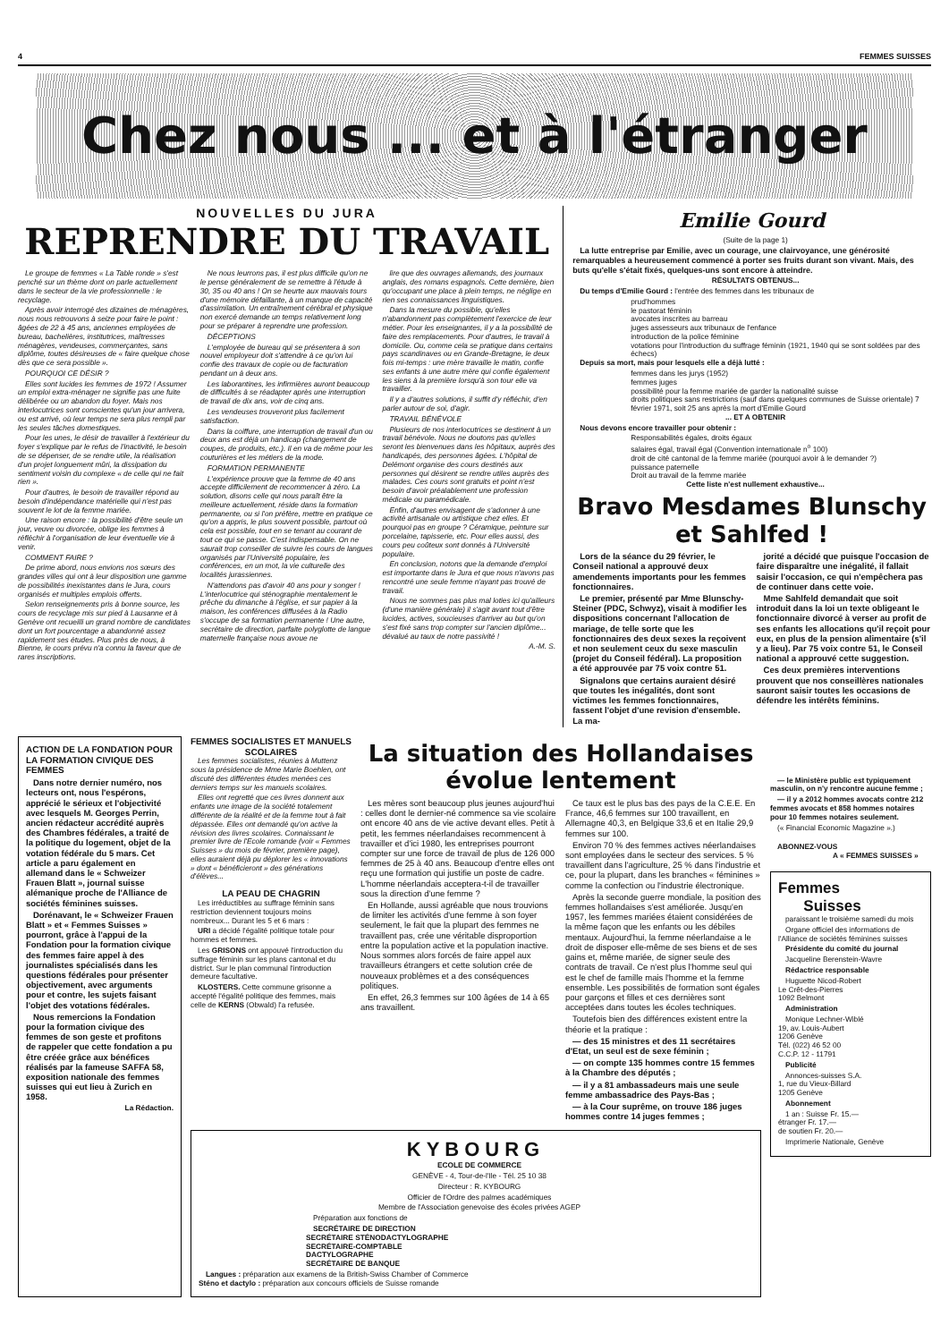4 FEMMES SUISSES
Chez nous ... et à l'étranger
NOUVELLES DU JURA
REPRENDRE DU TRAVAIL
Le groupe de femmes « La Table ronde » s'est penché sur un thème dont on parle actuellement dans le secteur de la vie professionnelle : le recyclage.
Après avoir interrogé des dizaines de ménagères, nous nous retrouvons à seize pour faire le point : âgées de 22 à 45 ans, anciennes employées de bureau, bachelières, institutrices, maîtresses ménagères, vendeuses, commerçantes, sans diplôme, toutes désireuses de « faire quelque chose dès que ce sera possible ».
POURQUOI CE DÉSIR ?
Elles sont lucides les femmes de 1972 ! Assumer un emploi extra-ménager ne signifie pas une fuite délibérée ou un abandon du foyer. Mais nos interlocutrices sont conscientes qu'un jour arrivera, ou est arrivé, où leur temps ne sera plus rempli par les seules tâches domestiques.
Pour les unes, le désir de travailler à l'extérieur du foyer s'explique par le refus de l'inactivité, le besoin de se dépenser, de se rendre utile, la réalisation d'un projet longuement mûri, la dissipation du sentiment voisin du complexe « de celle qui ne fait rien ».
Pour d'autres, le besoin de travailler répond au besoin d'indépendance matérielle qui n'est pas souvent le lot de la femme mariée.
Une raison encore : la possibilité d'être seule un jour, veuve ou divorcée, oblige les femmes à réfléchir à l'organisation de leur éventuelle vie à venir.
COMMENT FAIRE ?
De prime abord, nous envions nos sœurs des grandes villes qui ont à leur disposition une gamme de possibilités inexistantes dans le Jura, cours organisés et multiples emplois offerts.
Selon renseignements pris à bonne source, les cours de recyclage mis sur pied à Lausanne et à Genève ont recueilli un grand nombre de candidates dont un fort pourcentage a abandonné assez rapidement ses études. Plus près de nous, à Bienne, le cours prévu n'a connu la faveur que de rares inscriptions.
Ne nous leurrons pas, il est plus difficile qu'on ne le pense généralement de se remettre à l'étude à 30, 35 ou 40 ans ! On se heurte aux mauvais tours d'une mémoire défaillante, à un manque de capacité d'assimilation. Un entraînement cérébral et physique non exercé demande un temps relativement long pour se préparer à reprendre une profession.
DÉCEPTIONS
L'employée de bureau qui se présentera à son nouvel employeur doit s'attendre à ce qu'on lui confie des travaux de copie ou de facturation pendant un à deux ans.
Les laborantines, les infirmières auront beaucoup de difficultés à se réadapter après une interruption de travail de dix ans, voir de cinq ans.
Les vendeuses trouveront plus facilement satisfaction.
Dans la coiffure, une interruption de travail d'un ou deux ans est déjà un handicap (changement de coupes, de produits, etc.). Il en va de même pour les couturières et les métiers de la mode.
FORMATION PERMANENTE
L'expérience prouve que la femme de 40 ans accepte difficilement de recommencer à zéro. La solution, disons celle qui nous paraît être la meilleure actuellement, réside dans la formation permanente, ou si l'on préfère, mettre en pratique ce qu'on a appris, le plus souvent possible, partout où cela est possible, tout en se tenant au courant de tout ce qui se passe. C'est indispensable. On ne saurait trop conseiller de suivre les cours de langues organisés par l'Université populaire, les conférences, en un mot, la vie culturelle des localités jurassiennes.
N'attendons pas d'avoir 40 ans pour y songer ! L'interlocutrice qui sténographie mentalement le prêche du dimanche à l'église, et sur papier à la maison, les conférences diffusées à la Radio s'occupe de sa formation permanente ! Une autre, secrétaire de direction, parfaite polyglotte de langue maternelle française nous avoue ne
lire que des ouvrages allemands, des journaux anglais, des romans espagnols. Cette dernière, bien qu'occupant une place à plein temps, ne néglige en rien ses connaissances linguistiques.
Dans la mesure du possible, qu'elles n'abandonnent pas complètement l'exercice de leur métier. Pour les enseignantes, il y a la possibilité de faire des remplacements. Pour d'autres, le travail à domicile. Ou, comme cela se pratique dans certains pays scandinaves ou en Grande-Bretagne, le deux fois mi-temps : une mère travaille le matin, confie ses enfants à une autre mère qui confie également les siens à la première lorsqu'à son tour elle va travailler.
Il y a d'autres solutions, il suffit d'y réfléchir, d'en parler autour de soi, d'agir.
TRAVAIL BÉNÉVOLE
Plusieurs de nos interlocutrices se destinent à un travail bénévole. Nous ne doutons pas qu'elles seront les bienvenues dans les hôpitaux, auprès des handicapés, des personnes âgées. L'hôpital de Delémont organise des cours destinés aux personnes qui désirent se rendre utiles auprès des malades. Ces cours sont gratuits et point n'est besoin d'avoir préalablement une profession médicale ou paramédicale.
Enfin, d'autres envisagent de s'adonner à une activité artisanale ou artistique chez elles. Et pourquoi pas en groupe ? Céramique, peinture sur porcelaine, tapisserie, etc. Pour elles aussi, des cours peu coûteux sont donnés à l'Université populaire.
En conclusion, notons que la demande d'emploi est importante dans le Jura et que nous n'avons pas rencontré une seule femme n'ayant pas trouvé de travail.
Nous ne sommes pas plus mal loties ici qu'ailleurs (d'une manière générale) il s'agit avant tout d'être lucides, actives, soucieuses d'arriver au but qu'on s'est fixé sans trop compter sur l'ancien diplôme... dévalué au taux de notre passivité !
A.-M. S.
Emilie Gourd
(Suite de la page 1)
La lutte entreprise par Emilie, avec un courage, une clairvoyance, une générosité remarquables a heureusement commencé à porter ses fruits durant son vivant. Mais, des buts qu'elle s'était fixés, quelques-uns sont encore à atteindre.
RÉSULTATS OBTENUS...
Du temps d'Emilie Gourd : l'entrée des femmes dans les tribunaux de
prud'hommes
le pastorat féminin
avocates inscrites au barreau
juges assesseurs aux tribunaux de l'enfance
introduction de la police féminine
votations pour l'introduction du suffrage féminin (1921, 1940 qui se sont soldées par des échecs)
Depuis sa mort, mais pour lesquels elle a déjà lutté :
femmes dans les jurys (1952)
femmes juges
possibilité pour la femme mariée de garder la nationalité suisse
droits politiques sans restrictions (sauf dans quelques communes de Suisse orientale) 7 février 1971, soit 25 ans après la mort d'Emilie Gourd
... ET A OBTENIR
Nous devons encore travailler pour obtenir :
Responsabilités égales, droits égaux
salaires égal, travail égal (Convention internationale n<sup>o</sup> 100)
droit de cité cantonal de la femme mariée (pourquoi avoir à le demander ?)
puissance paternelle
Droit au travail de la femme mariée
Cette liste n'est nullement exhaustive...
Bravo Mesdames Blunschy et Sahlfed !
Lors de la séance du 29 février, le Conseil national a approuvé deux amendements importants pour les femmes fonctionnaires.
Le premier, présenté par Mme Blunschy-Steiner (PDC, Schwyz), visait à modifier les dispositions concernant l'allocation de mariage, de telle sorte que les fonctionnaires des deux sexes la reçoivent et non seulement ceux du sexe masculin (projet du Conseil fédéral). La proposition a été approuvée par 75 voix contre 51.
Signalons que certains auraient désiré que toutes les inégalités, dont sont victimes les femmes fonctionnaires, fassent l'objet d'une revision d'ensemble. La ma-
jorité a décidé que puisque l'occasion de faire disparaître une inégalité, il fallait saisir l'occasion, ce qui n'empêchera pas de continuer dans cette voie.
Mme Sahlfeld demandait que soit introduit dans la loi un texte obligeant le fonctionnaire divorcé à verser au profit de ses enfants les allocations qu'il reçoit pour eux, en plus de la pension alimentaire (s'il y a lieu). Par 75 voix contre 51, le Conseil national a approuvé cette suggestion.
Ces deux premières interventions prouvent que nos conseillères nationales sauront saisir toutes les occasions de défendre les intérêts féminins.
ACTION DE LA FONDATION POUR LA FORMATION CIVIQUE DES FEMMES
Dans notre dernier numéro, nos lecteurs ont, nous l'espérons, apprécié le sérieux et l'objectivité avec lesquels M. Georges Perrin, ancien rédacteur accrédité auprès des Chambres fédérales, a traité de la politique du logement, objet de la votation fédérale du 5 mars. Cet article a paru également en allemand dans le « Schweizer Frauen Blatt », journal suisse alémanique proche de l'Alliance de sociétés féminines suisses.
Dorénavant, le « Schweizer Frauen Blatt » et « Femmes Suisses » pourront, grâce à l'appui de la Fondation pour la formation civique des femmes faire appel à des journalistes spécialisés dans les questions fédérales pour présenter objectivement, avec arguments pour et contre, les sujets faisant l'objet des votations fédérales.
Nous remercions la Fondation pour la formation civique des femmes de son geste et profitons de rappeler que cette fondation a pu être créée grâce aux bénéfices réalisés par la fameuse SAFFA 58, exposition nationale des femmes suisses qui eut lieu à Zurich en 1958.
La Rédaction.
FEMMES SOCIALISTES ET MANUELS SCOLAIRES
Les femmes socialistes, réunies à Muttenz sous la présidence de Mme Marie Boehlen, ont discuté des différentes études menées ces derniers temps sur les manuels scolaires.
Elles ont regretté que ces livres donnent aux enfants une image de la société totalement différente de la réalité et de la femme tout à fait dépassée. Elles ont demandé qu'on active la révision des livres scolaires. Connaissant le premier livre de l'Ecole romande (voir « Femmes Suisses » du mois de février, première page), elles auraient déjà pu déplorer les « innovations » dont « bénéficieront » des générations d'élèves...
LA PEAU DE CHAGRIN
Les irréductibles au suffrage féminin sans restriction deviennent toujours moins nombreux... Durant les 5 et 6 mars :
URI a décidé l'égalité politique totale pour hommes et femmes.
Les GRISONS ont appouvé l'introduction du suffrage féminin sur les plans cantonal et du district. Sur le plan communal l'introduction demeure facultative.
KLOSTERS. Cette commune grisonne a accepté l'égalité politique des femmes, mais celle de KERNS (Obwald) l'a refusée.
La situation des Hollandaises évolue lentement
Les mères sont beaucoup plus jeunes aujourd'hui : celles dont le dernier-né commence sa vie scolaire ont encore 40 ans de vie active devant elles. Petit à petit, les femmes néerlandaises recommencent à travailler et d'ici 1980, les entreprises pourront compter sur une force de travail de plus de 126 000 femmes de 25 à 40 ans. Beaucoup d'entre elles ont reçu une formation qui justifie un poste de cadre. L'homme néerlandais acceptera-t-il de travailler sous la direction d'une femme ?
En Hollande, aussi agréable que nous trouvions de limiter les activités d'une femme à son foyer seulement, le fait que la plupart des femmes ne travaillent pas, crée une véritable disproportion entre la population active et la population inactive. Nous sommes alors forcés de faire appel aux travailleurs étrangers et cette solution crée de nouveaux problèmes et a des conséquences politiques.
En effet, 26,3 femmes sur 100 âgées de 14 à 65 ans travaillent.
Ce taux est le plus bas des pays de la C.E.E. En France, 46,6 femmes sur 100 travaillent, en Allemagne 40,3, en Belgique 33,6 et en Italie 29,9 femmes sur 100.
Environ 70 % des femmes actives néerlandaises sont employées dans le secteur des services. 5 % travaillent dans l'agriculture, 25 % dans l'industrie et ce, pour la plupart, dans les branches « féminines » comme la confection ou l'industrie électronique.
Après la seconde guerre mondiale, la position des femmes hollandaises s'est améliorée. Jusqu'en 1957, les femmes mariées étaient considérées de la même façon que les enfants ou les débiles mentaux. Aujourd'hui, la femme néerlandaise a le droit de disposer elle-même de ses biens et de ses gains et, même mariée, de signer seule des contrats de travail. Ce n'est plus l'homme seul qui est le chef de famille mais l'homme et la femme ensemble. Les possibilités de formation sont égales pour garçons et filles et ces dernières sont acceptées dans toutes les écoles techniques.
Toutefois bien des différences existent entre la théorie et la pratique :
— des 15 ministres et des 11 secrétaires d'Etat, un seul est de sexe féminin ;
— on compte 135 hommes contre 15 femmes à la Chambre des députés ;
— il y a 81 ambassadeurs mais une seule femme ambassadrice des Pays-Bas ;
— à la Cour suprême, on trouve 186 juges hommes contre 14 juges femmes ;
KYBOURG
ECOLE DE COMMERCE
GENÈVE - 4, Tour-de-l'Ile - Tél. 25 10 38
Directeur : R. KYBOURG
Officier de l'Ordre des palmes académiques
Membre de l'Association genevoise des écoles privées AGEP
Préparation aux fonctions de
SECRÉTAIRE DE DIRECTION
SECRÉTAIRE STÉNODACTYLOGRAPHE
SECRÉTAIRE-COMPTABLE
DACTYLOGRAPHE
SECRÉTAIRE DE BANQUE
Langues : préparation aux examens de la British-Swiss Chamber of Commerce
Sténo et dactylo : préparation aux concours officiels de Suisse romande
— le Ministère public est typiquement masculin, on n'y rencontre aucune femme ;
— il y a 2012 hommes avocats contre 212 femmes avocats et 858 hommes notaires pour 10 femmes notaires seulement.
(« Financial Economic Magazine ».)
ABONNEZ-VOUS
A « FEMMES SUISSES »
Femmes
Suisses
paraissant le troisième samedi du mois
Organe officiel des informations de l'Alliance de sociétés féminines suisses
Présidente du comité du journal
Jacqueline Berenstein-Wavre
Rédactrice responsable
Huguette Nicod-Robert
Le Crêt-des-Pierres
1092 Belmont
Administration
Monique Lechner-Wiblé
19, av. Louis-Aubert
1206 Genève
Tél. (022) 46 52 00
C.C.P. 12 - 11791
Publicité
Annonces-suisses S.A.
1, rue du Vieux-Billard
1205 Genève
Abonnement
1 an : Suisse Fr. 15.—
étranger Fr. 17.—
de soutien Fr. 20.—
Imprimerie Nationale, Genève